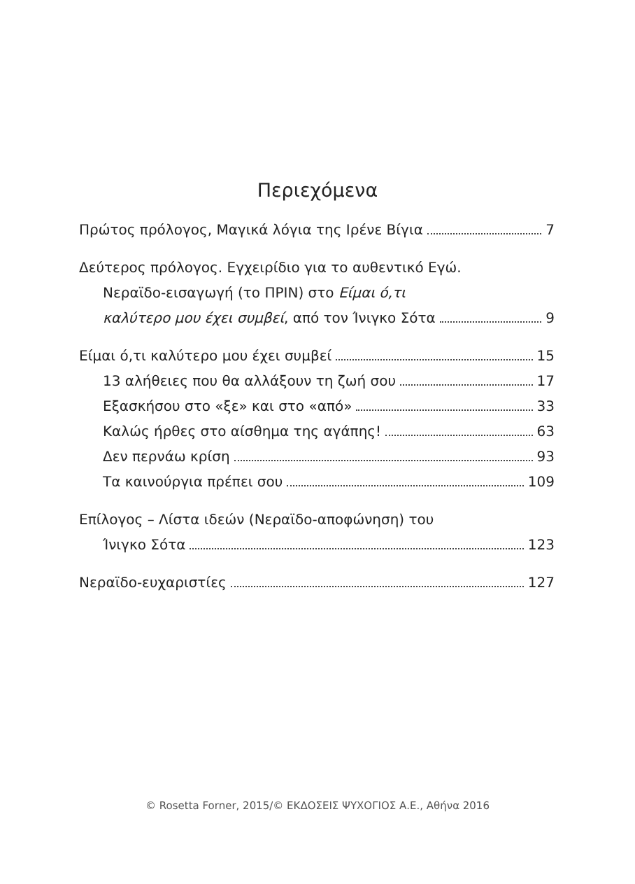Περιεχόμενα
Πρώτος πρόλογος, Μαγικά λόγια της Ιρένε Βίγια 7
Δεύτερος πρόλογος. Εγχειρίδιο για το αυθεντικό Εγώ.
Νεραϊδο-εισαγωγή (το ΠΡΙΝ) στο Είμαι ό,τι
καλύτερο μου έχει συμβεί, από τον Ίνιγκο Σότα 9
Είμαι ό,τι καλύτερο μου έχει συμβεί 15
13 αλήθειες που θα αλλάξουν τη ζωή σου 17
Εξασκήσου στο «ξε» και στο «από» 33
Καλώς ήρθες στο αίσθημα της αγάπης! 63
Δεν περνάω κρίση 93
Τα καινούργια πρέπει σου 109
Επίλογος – Λίστα ιδεών (Νεραϊδο-αποφώνηση) του
Ίνιγκο Σότα 123
Νεραϊδο-ευχαριστίες 127
© Rosetta Forner, 2015/© ΕΚΔΟΣΕΙΣ ΨΥΧΟΓΙΟΣ Α.Ε., Αθήνα 2016